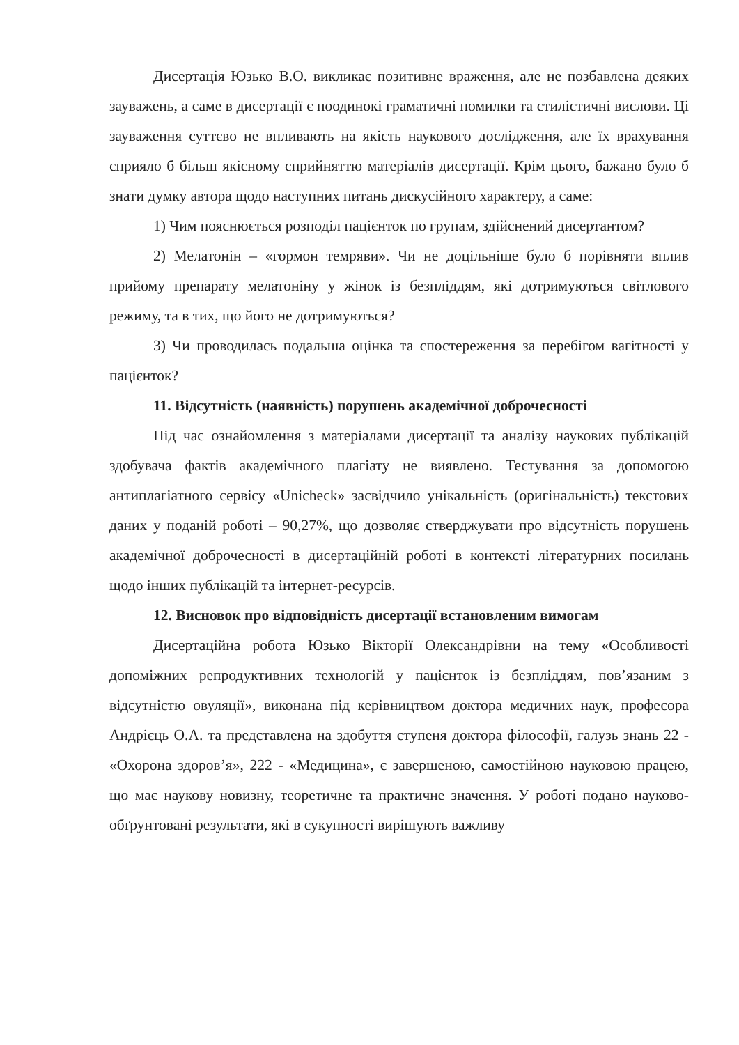Дисертація Юзько В.О. викликає позитивне враження, але не позбавлена деяких зауважень, а саме в дисертації є поодинокі граматичні помилки та стилістичні вислови. Ці зауваження суттєво не впливають на якість наукового дослідження, але їх врахування сприяло б більш якісному сприйняттю матеріалів дисертації. Крім цього, бажано було б знати думку автора щодо наступних питань дискусійного характеру, а саме:
1) Чим пояснюється розподіл пацієнток по групам, здійснений дисертантом?
2) Мелатонін – «гормон темряви». Чи не доцільніше було б порівняти вплив прийому препарату мелатоніну у жінок із безпліддям, які дотримуються світлового режиму, та в тих, що його не дотримуються?
3) Чи проводилась подальша оцінка та спостереження за перебігом вагітності у пацієнток?
11. Відсутність (наявність) порушень академічної доброчесності
Під час ознайомлення з матеріалами дисертації та аналізу наукових публікацій здобувача фактів академічного плагіату не виявлено. Тестування за допомогою антиплагіатного сервісу «Unicheck» засвідчило унікальність (оригінальність) текстових даних у поданій роботі – 90,27%, що дозволяє стверджувати про відсутність порушень академічної доброчесності в дисертаційній роботі в контексті літературних посилань щодо інших публікацій та інтернет-ресурсів.
12. Висновок про відповідність дисертації встановленим вимогам
Дисертаційна робота Юзько Вікторії Олександрівни на тему «Особливості допоміжних репродуктивних технологій у пацієнток із безпліддям, пов’язаним з відсутністю овуляції», виконана під керівництвом доктора медичних наук, професора Андрієць О.А. та представлена на здобуття ступеня доктора філософії, галузь знань 22 - «Охорона здоров’я», 222 - «Медицина», є завершеною, самостійною науковою працею, що має наукову новизну, теоретичне та практичне значення. У роботі подано науково-обґрунтовані результати, які в сукупності вирішують важливу